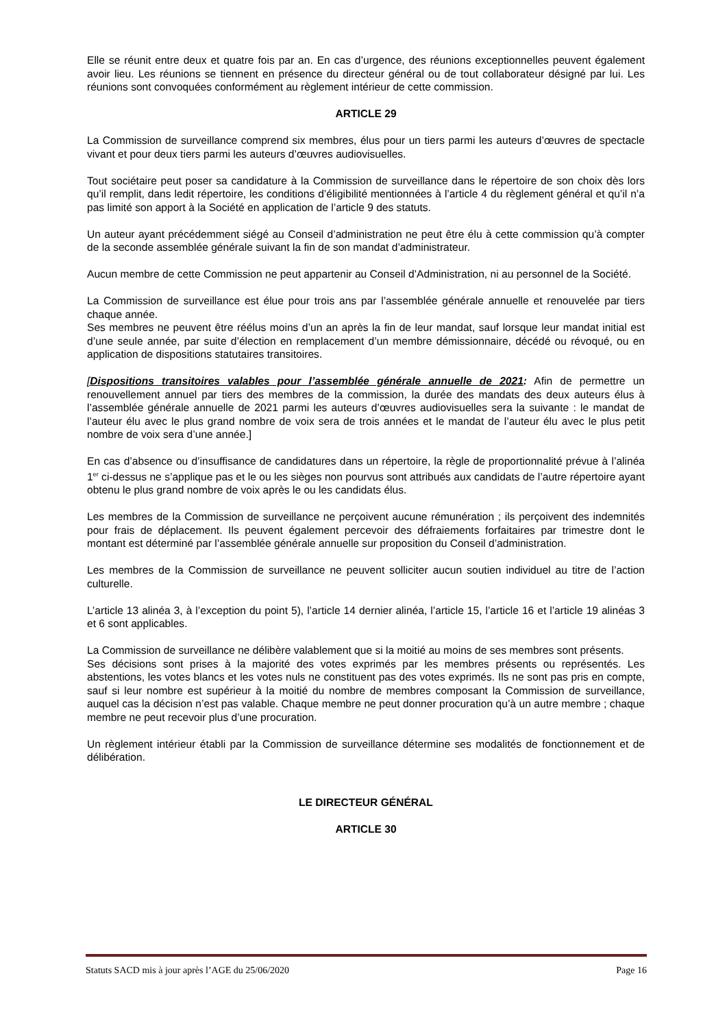Elle se réunit entre deux et quatre fois par an. En cas d’urgence, des réunions exceptionnelles peuvent également avoir lieu. Les réunions se tiennent en présence du directeur général ou de tout collaborateur désigné par lui. Les réunions sont convoquées conformément au règlement intérieur de cette commission.
ARTICLE 29
La Commission de surveillance comprend six membres, élus pour un tiers parmi les auteurs d’œuvres de spectacle vivant et pour deux tiers parmi les auteurs d’œuvres audiovisuelles.
Tout sociétaire peut poser sa candidature à la Commission de surveillance dans le répertoire de son choix dès lors qu’il remplit, dans ledit répertoire, les conditions d’éligibilité mentionnées à l’article 4 du règlement général et qu’il n’a pas limité son apport à la Société en application de l’article 9 des statuts.
Un auteur ayant précédemment siégé au Conseil d’administration ne peut être élu à cette commission qu’à compter de la seconde assemblée générale suivant la fin de son mandat d’administrateur.
Aucun membre de cette Commission ne peut appartenir au Conseil d’Administration, ni au personnel de la Société.
La Commission de surveillance est élue pour trois ans par l’assemblée générale annuelle et renouvelée par tiers chaque année.
Ses membres ne peuvent être réélus moins d’un an après la fin de leur mandat, sauf lorsque leur mandat initial est d’une seule année, par suite d’élection en remplacement d’un membre démissionnaire, décédé ou révoqué, ou en application de dispositions statutaires transitoires.
[Dispositions transitoires valables pour l’assemblée générale annuelle de 2021: Afin de permettre un renouvellement annuel par tiers des membres de la commission, la durée des mandats des deux auteurs élus à l’assemblée générale annuelle de 2021 parmi les auteurs d’œuvres audiovisuelles sera la suivante : le mandat de l’auteur élu avec le plus grand nombre de voix sera de trois années et le mandat de l’auteur élu avec le plus petit nombre de voix sera d’une année.]
En cas d’absence ou d’insuffisance de candidatures dans un répertoire, la règle de proportionnalité prévue à l’alinéa 1<sup>er</sup> ci-dessus ne s’applique pas et le ou les sièges non pourvus sont attribués aux candidats de l’autre répertoire ayant obtenu le plus grand nombre de voix après le ou les candidats élus.
Les membres de la Commission de surveillance ne perçoivent aucune rémunération ; ils perçoivent des indemnités pour frais de déplacement. Ils peuvent également percevoir des défraiements forfaitaires par trimestre dont le montant est déterminé par l’assemblée générale annuelle sur proposition du Conseil d’administration.
Les membres de la Commission de surveillance ne peuvent solliciter aucun soutien individuel au titre de l’action culturelle.
L’article 13 alinéa 3, à l’exception du point 5), l’article 14 dernier alinéa, l’article 15, l’article 16 et l’article 19 alinéas 3 et 6 sont applicables.
La Commission de surveillance ne délibère valablement que si la moitié au moins de ses membres sont présents.
Ses décisions sont prises à la majorité des votes exprimés par les membres présents ou représentés. Les abstentions, les votes blancs et les votes nuls ne constituent pas des votes exprimés. Ils ne sont pas pris en compte, sauf si leur nombre est supérieur à la moitié du nombre de membres composant la Commission de surveillance, auquel cas la décision n’est pas valable. Chaque membre ne peut donner procuration qu’à un autre membre ; chaque membre ne peut recevoir plus d’une procuration.
Un règlement intérieur établi par la Commission de surveillance détermine ses modalités de fonctionnement et de délibération.
LE DIRECTEUR GÉNÉRAL
ARTICLE 30
Statuts SACD mis à jour après l’AGE du 25/06/2020 Page 16